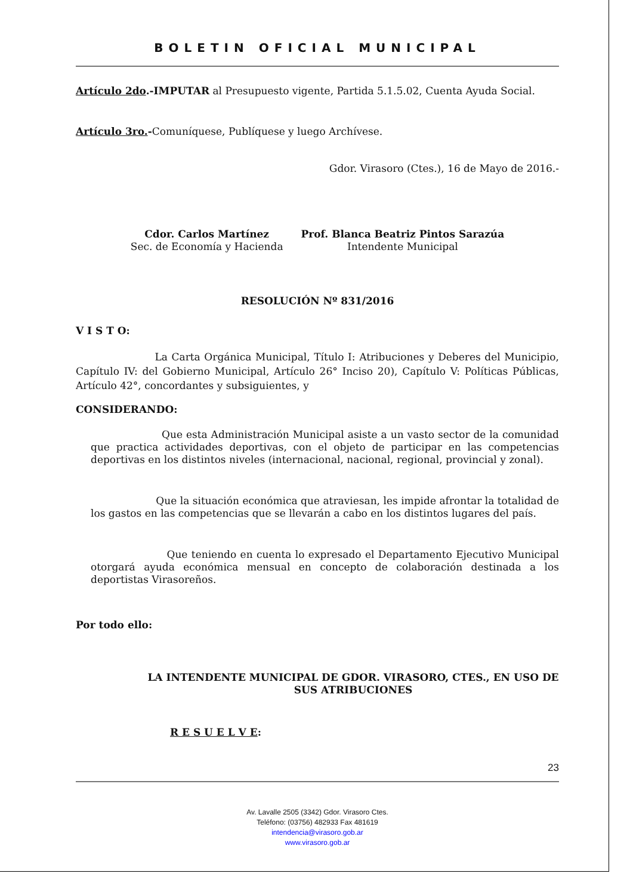BOLETIN OFICIAL MUNICIPAL
Artículo 2do.-IMPUTAR al Presupuesto vigente, Partida 5.1.5.02, Cuenta Ayuda Social.
Artículo 3ro.-Comuníquese, Publíquese y luego Archívese.
Gdor. Virasoro (Ctes.), 16 de Mayo de 2016.-
Cdor. Carlos Martínez
Sec. de Economía y Hacienda
Prof. Blanca Beatriz Pintos Sarazúa
Intendente Municipal
RESOLUCIÓN Nº 831/2016
V I S T O:
La Carta Orgánica Municipal, Título I: Atribuciones y Deberes del Municipio, Capítulo IV: del Gobierno Municipal, Artículo 26° Inciso 20), Capítulo V: Políticas Públicas, Artículo 42°, concordantes y subsiguientes, y
CONSIDERANDO:
Que esta Administración Municipal asiste a un vasto sector de la comunidad que practica actividades deportivas, con el objeto de participar en las competencias deportivas en los distintos niveles (internacional, nacional, regional, provincial y zonal).
Que la situación económica que atraviesan, les impide afrontar la totalidad de los gastos en las competencias que se llevarán a cabo en los distintos lugares del país.
Que teniendo en cuenta lo expresado el Departamento Ejecutivo Municipal otorgará ayuda económica mensual en concepto de colaboración destinada a los deportistas Virasoreños.
Por todo ello:
LA INTENDENTE MUNICIPAL DE GDOR. VIRASORO, CTES., EN USO DE SUS ATRIBUCIONES
R E S U E L V E:
23
Av. Lavalle 2505 (3342) Gdor. Virasoro Ctes.
Teléfono: (03756) 482933 Fax 481619
intendencia@virasoro.gob.ar
www.virasoro.gob.ar